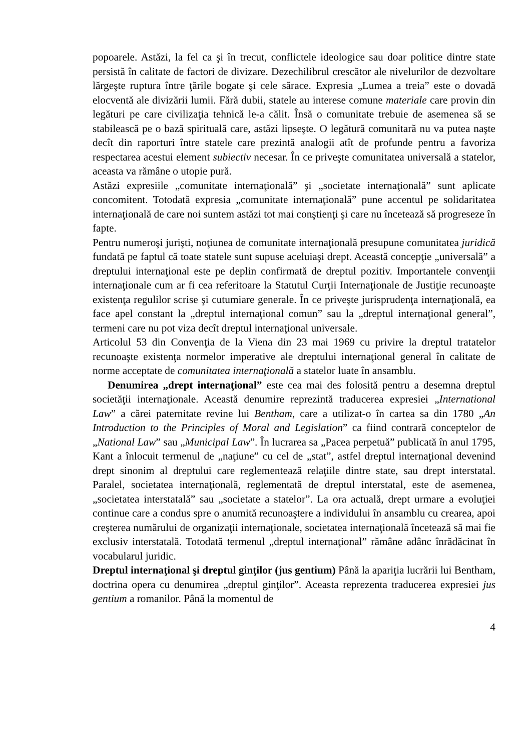popoarele. Astăzi, la fel ca şi în trecut, conflictele ideologice sau doar politice dintre state persistă în calitate de factori de divizare. Dezechilibrul crescător ale nivelurilor de dezvoltare lărgeşte ruptura între ţările bogate şi cele sărace. Expresia „Lumea a treia” este o dovadă elocventă ale divizării lumii. Fără dubii, statele au interese comune materiale care provin din legături pe care civilizaţia tehnică le-a călit. Însă o comunitate trebuie de asemenea să se stabilească pe o bază spirituală care, astăzi lipseşte. O legătură comunitară nu va putea naşte decît din raporturi între statele care prezintă analogii atît de profunde pentru a favoriza respectarea acestui element subiectiv necesar. În ce priveşte comunitatea universală a statelor, aceasta va rămâne o utopie pură.
Astăzi expresiile „comunitate internaţională” şi „societate internaţională” sunt aplicate concomitent. Totodată expresia „comunitate internaţională” pune accentul pe solidaritatea internaţională de care noi suntem astăzi tot mai conştienţi şi care nu încetează să progreseze în fapte.
Pentru numeroşi jurişti, noţiunea de comunitate internaţională presupune comunitatea juridică fundată pe faptul că toate statele sunt supuse aceluiaşi drept. Această concepţie „universală” a dreptului internaţional este pe deplin confirmată de dreptul pozitiv. Importantele convenţii internaţionale cum ar fi cea referitoare la Statutul Curţii Internaţionale de Justiţie recunoaşte existenţa regulilor scrise şi cutumiare generale. În ce priveşte jurisprudenţa internaţională, ea face apel constant la „dreptul internaţional comun” sau la „dreptul internaţional general”, termeni care nu pot viza decît dreptul internaţional universale.
Articolul 53 din Convenţia de la Viena din 23 mai 1969 cu privire la dreptul tratatelor recunoaşte existenţa normelor imperative ale dreptului internaţional general în calitate de norme acceptate de comunitatea internaţională a statelor luate în ansamblu.
Denumirea „drept internaţional” este cea mai des folosită pentru a desemna dreptul societăţii internaţionale. Această denumire reprezintă traducerea expresiei „International Law” a cărei paternitate revine lui Bentham, care a utilizat-o în cartea sa din 1780 „An Introduction to the Principles of Moral and Legislation” ca fiind contrară conceptelor de „National Law” sau „Municipal Law”. În lucrarea sa „Pacea perpetuă” publicată în anul 1795, Kant a înlocuit termenul de „naţiune” cu cel de „stat”, astfel dreptul internaţional devenind drept sinonim al dreptului care reglementează relaţiile dintre state, sau drept interstatal. Paralel, societatea internaţională, reglementată de dreptul interstatal, este de asemenea, „societatea interstatală” sau „societate a statelor”. La ora actuală, drept urmare a evoluţiei continue care a condus spre o anumită recunoaştere a individului în ansamblu cu crearea, apoi creşterea numărului de organizaţii internaţionale, societatea internaţională încetează să mai fie exclusiv interstatală. Totodată termenul „dreptul internaţional” rămâne adânc înrădăcinat în vocabularul juridic.
Dreptul internaţional şi dreptul ginţilor (jus gentium) Până la apariţia lucrării lui Bentham, doctrina opera cu denumirea „dreptul ginţilor”. Aceasta reprezenta traducerea expresiei jus gentium a romanilor. Până la momentul de
4